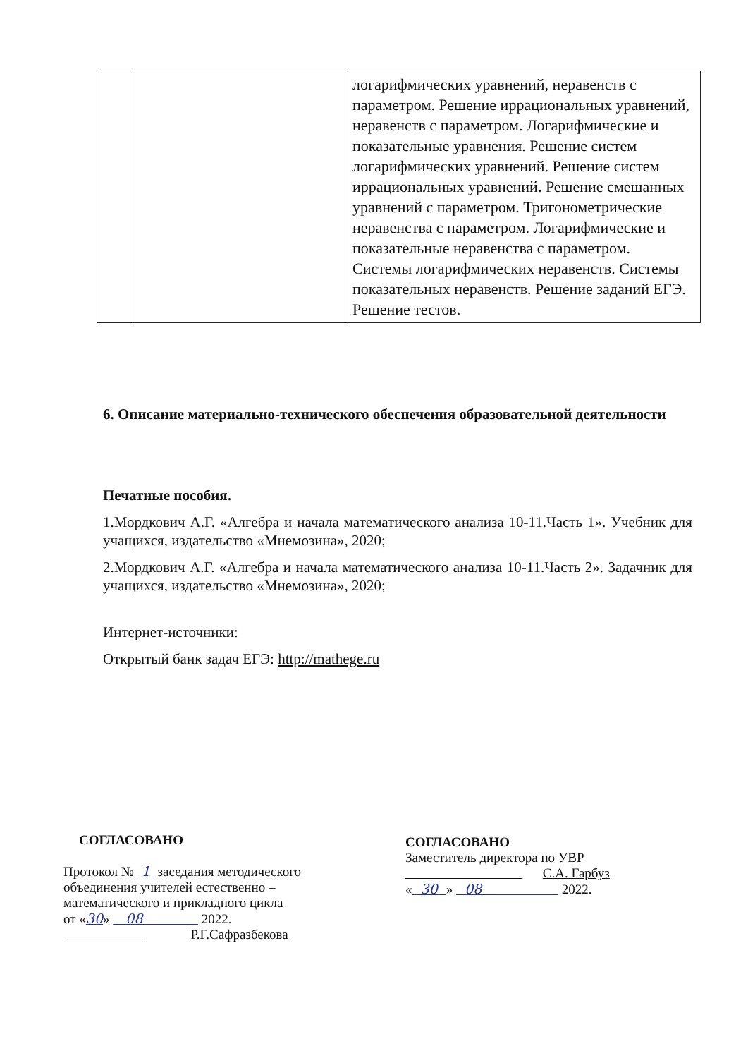| | | логарифмических уравнений, неравенств с параметром. Решение иррациональных уравнений, неравенств с параметром. Логарифмические и показательные уравнения. Решение систем логарифмических уравнений. Решение систем иррациональных уравнений. Решение смешанных уравнений с параметром. Тригонометрические неравенства с параметром. Логарифмические и показательные неравенства с параметром. Системы логарифмических неравенств. Системы показательных неравенств. Решение заданий ЕГЭ. Решение тестов. |
6. Описание материально-технического обеспечения образовательной деятельности
Печатные пособия.
1.Мордкович А.Г. «Алгебра и начала математического анализа 10-11.Часть 1». Учебник для учащихся, издательство «Мнемозина», 2020;
2.Мордкович А.Г. «Алгебра и начала математического анализа 10-11.Часть 2». Задачник для учащихся, издательство «Мнемозина», 2020;
Интернет-источники:
Открытый банк задач ЕГЭ: http://mathege.ru
СОГЛАСОВАНО
Протокол № 1 заседания методического
объединения учителей естественно –
математического и прикладного цикла
от «30» 08 2022.
Р.Г.Сафразбекова
СОГЛАСОВАНО
Заместитель директора по УВР
С.А. Гарбуз
« 30 » 08 2022.